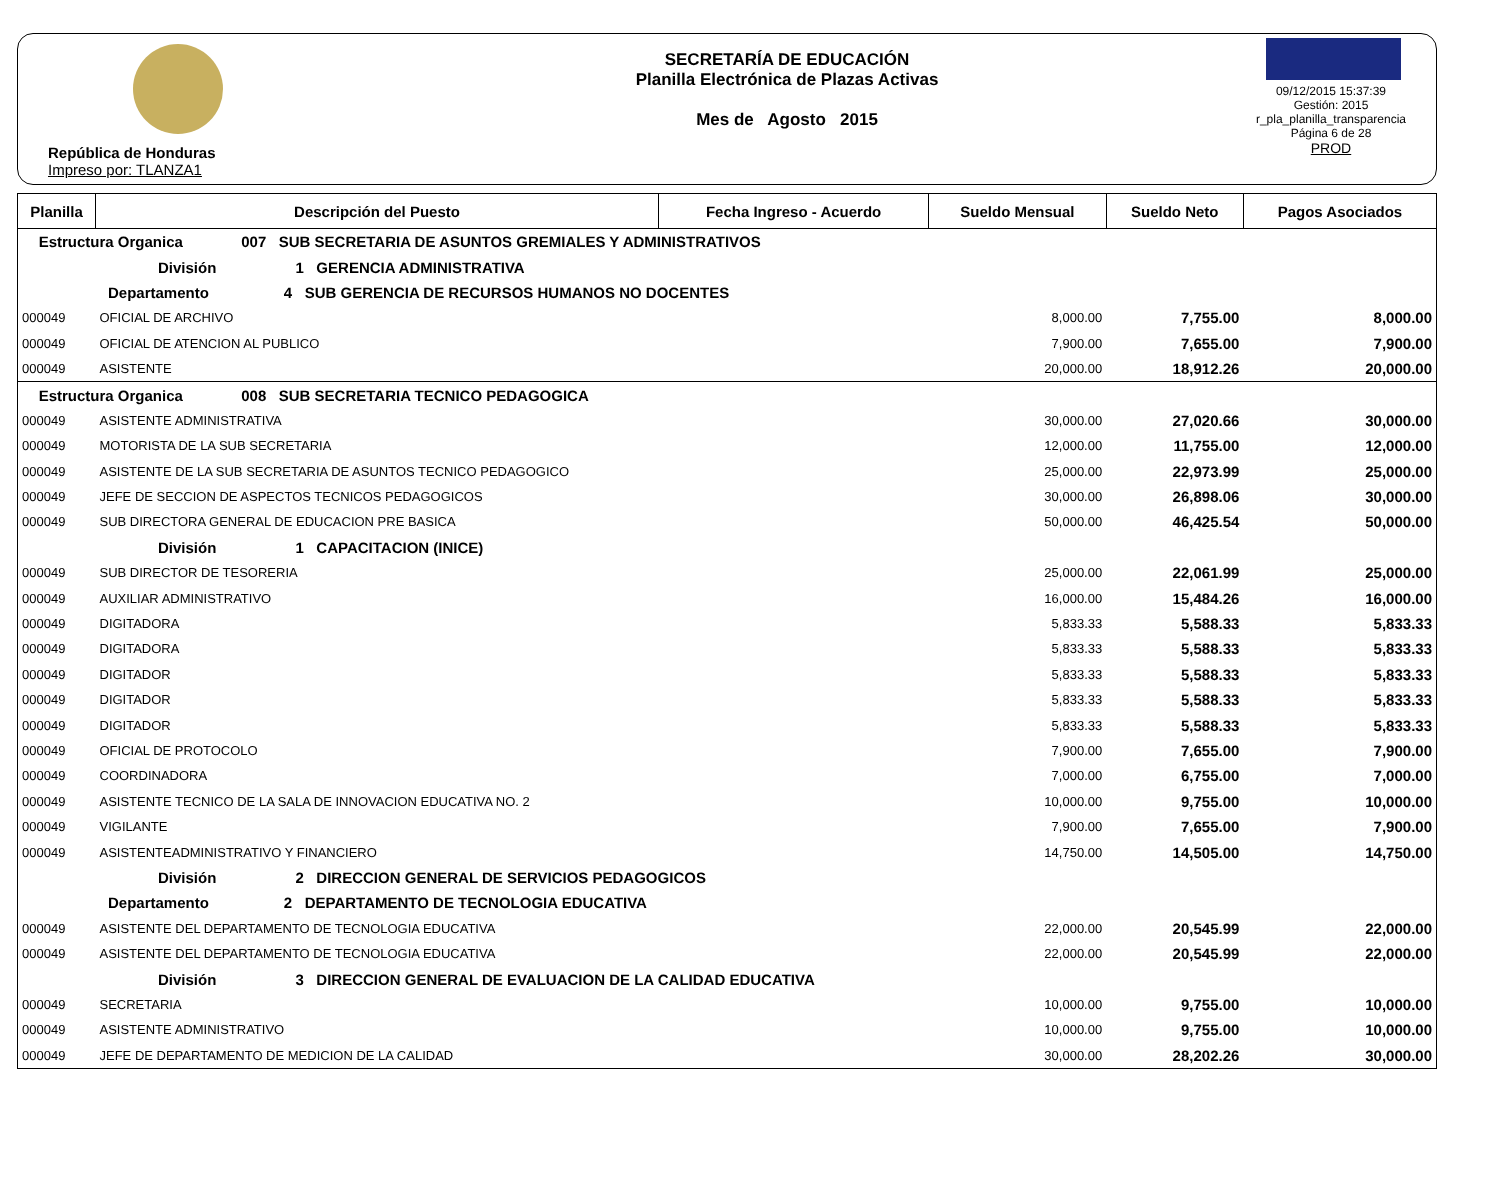República de Honduras
Impreso por: TLANZA1
SECRETARÍA DE EDUCACIÓN
Planilla Electrónica de Plazas Activas
Mes de Agosto 2015
09/12/2015 15:37:39
Gestión: 2015
r_pla_planilla_transparencia
Página 6 de 28
PROD
| Planilla | Descripción del Puesto | Fecha Ingreso - Acuerdo | Sueldo Mensual | Sueldo Neto | Pagos Asociados |
| --- | --- | --- | --- | --- | --- |
| Estructura Organica 007 SUB SECRETARIA DE ASUNTOS GREMIALES Y ADMINISTRATIVOS | | | | | |
| División 1 GERENCIA ADMINISTRATIVA | | | | | |
| Departamento 4 SUB GERENCIA DE RECURSOS HUMANOS NO DOCENTES | | | | | |
| 000049 | OFICIAL DE ARCHIVO | | 8,000.00 | 7,755.00 | 8,000.00 |
| 000049 | OFICIAL DE ATENCION AL PUBLICO | | 7,900.00 | 7,655.00 | 7,900.00 |
| 000049 | ASISTENTE | | 20,000.00 | 18,912.26 | 20,000.00 |
| Estructura Organica 008 SUB SECRETARIA TECNICO PEDAGOGICA | | | | | |
| 000049 | ASISTENTE ADMINISTRATIVA | | 30,000.00 | 27,020.66 | 30,000.00 |
| 000049 | MOTORISTA DE LA SUB SECRETARIA | | 12,000.00 | 11,755.00 | 12,000.00 |
| 000049 | ASISTENTE DE LA SUB SECRETARIA DE ASUNTOS TECNICO PEDAGOGICO | | 25,000.00 | 22,973.99 | 25,000.00 |
| 000049 | JEFE DE SECCION DE ASPECTOS TECNICOS PEDAGOGICOS | | 30,000.00 | 26,898.06 | 30,000.00 |
| 000049 | SUB DIRECTORA GENERAL DE EDUCACION PRE BASICA | | 50,000.00 | 46,425.54 | 50,000.00 |
| División 1 CAPACITACION (INICE) | | | | | |
| 000049 | SUB DIRECTOR DE TESORERIA | | 25,000.00 | 22,061.99 | 25,000.00 |
| 000049 | AUXILIAR ADMINISTRATIVO | | 16,000.00 | 15,484.26 | 16,000.00 |
| 000049 | DIGITADORA | | 5,833.33 | 5,588.33 | 5,833.33 |
| 000049 | DIGITADORA | | 5,833.33 | 5,588.33 | 5,833.33 |
| 000049 | DIGITADOR | | 5,833.33 | 5,588.33 | 5,833.33 |
| 000049 | DIGITADOR | | 5,833.33 | 5,588.33 | 5,833.33 |
| 000049 | DIGITADOR | | 5,833.33 | 5,588.33 | 5,833.33 |
| 000049 | OFICIAL DE PROTOCOLO | | 7,900.00 | 7,655.00 | 7,900.00 |
| 000049 | COORDINADORA | | 7,000.00 | 6,755.00 | 7,000.00 |
| 000049 | ASISTENTE TECNICO DE LA SALA DE INNOVACION EDUCATIVA NO. 2 | | 10,000.00 | 9,755.00 | 10,000.00 |
| 000049 | VIGILANTE | | 7,900.00 | 7,655.00 | 7,900.00 |
| 000049 | ASISTENTEADMINISTRATIVO Y FINANCIERO | | 14,750.00 | 14,505.00 | 14,750.00 |
| División 2 DIRECCION GENERAL DE SERVICIOS PEDAGOGICOS | | | | | |
| Departamento 2 DEPARTAMENTO DE TECNOLOGIA EDUCATIVA | | | | | |
| 000049 | ASISTENTE DEL DEPARTAMENTO DE TECNOLOGIA EDUCATIVA | | 22,000.00 | 20,545.99 | 22,000.00 |
| 000049 | ASISTENTE DEL DEPARTAMENTO DE TECNOLOGIA EDUCATIVA | | 22,000.00 | 20,545.99 | 22,000.00 |
| División 3 DIRECCION GENERAL DE EVALUACION DE LA CALIDAD EDUCATIVA | | | | | |
| 000049 | SECRETARIA | | 10,000.00 | 9,755.00 | 10,000.00 |
| 000049 | ASISTENTE ADMINISTRATIVO | | 10,000.00 | 9,755.00 | 10,000.00 |
| 000049 | JEFE DE DEPARTAMENTO DE MEDICION DE LA CALIDAD | | 30,000.00 | 28,202.26 | 30,000.00 |